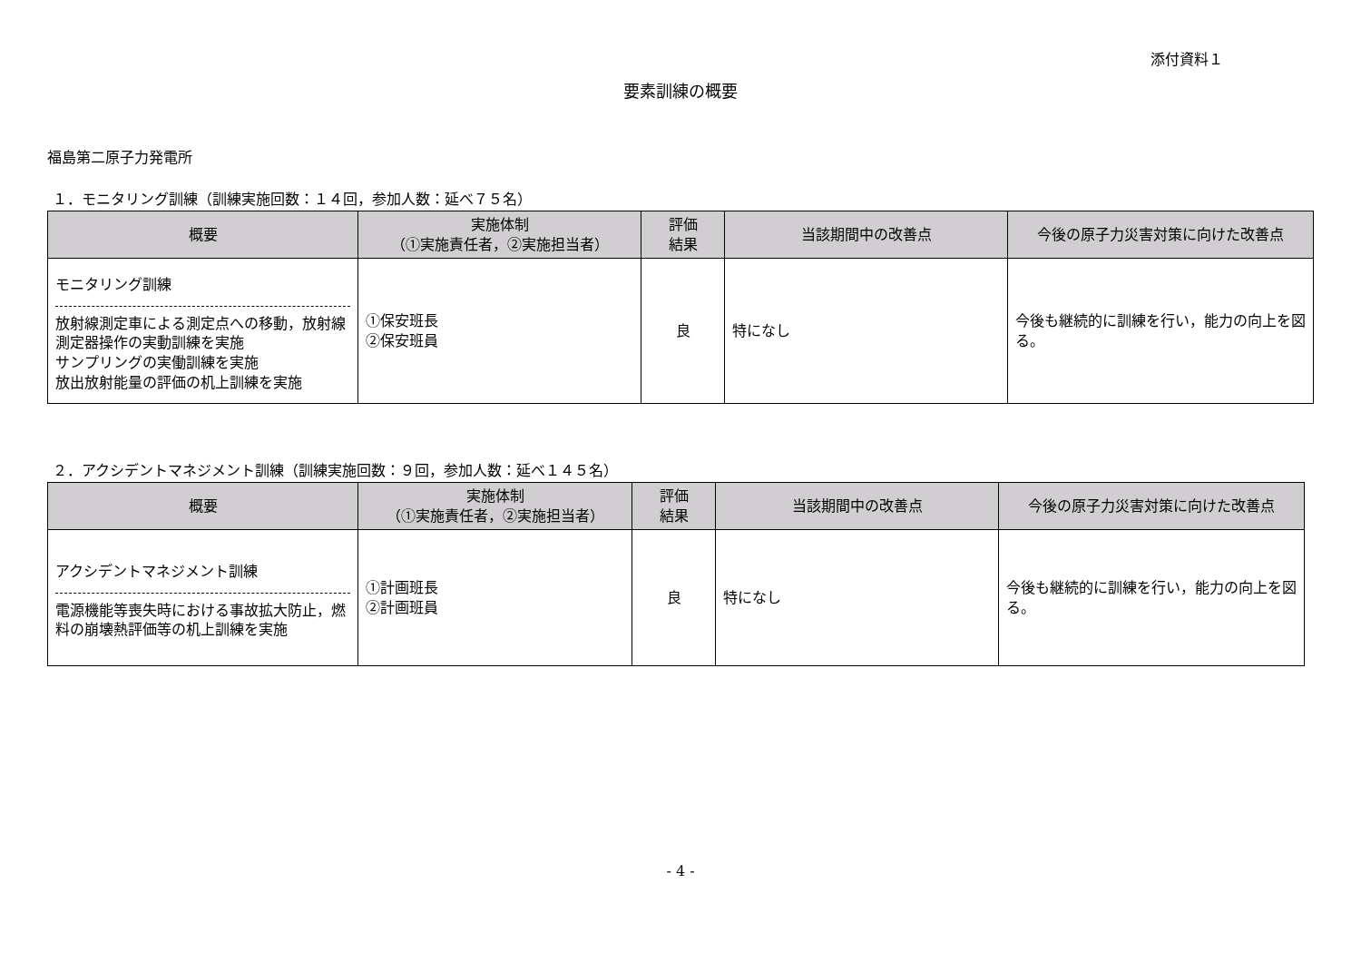添付資料１
要素訓練の概要
福島第二原子力発電所
１．モニタリング訓練（訓練実施回数：１４回，参加人数：延べ７５名）
| 概要 | 実施体制 （①実施責任者，②実施担当者） | 評価 結果 | 当該期間中の改善点 | 今後の原子力災害対策に向けた改善点 |
| --- | --- | --- | --- | --- |
| モニタリング訓練 放射線測定車による測定点への移動，放射線測定器操作の実動訓練を実施 サンプリングの実働訓練を実施 放出放射能量の評価の机上訓練を実施 | ①保安班長 ②保安班員 | 良 | 特になし | 今後も継続的に訓練を行い，能力の向上を図る。 |
２．アクシデントマネジメント訓練（訓練実施回数：９回，参加人数：延べ１４５名）
| 概要 | 実施体制 （①実施責任者，②実施担当者） | 評価 結果 | 当該期間中の改善点 | 今後の原子力災害対策に向けた改善点 |
| --- | --- | --- | --- | --- |
| アクシデントマネジメント訓練 電源機能等喪失時における事故拡大防止，燃料の崩壊熱評価等の机上訓練を実施 | ①計画班長 ②計画班員 | 良 | 特になし | 今後も継続的に訓練を行い，能力の向上を図る。 |
- 4 -